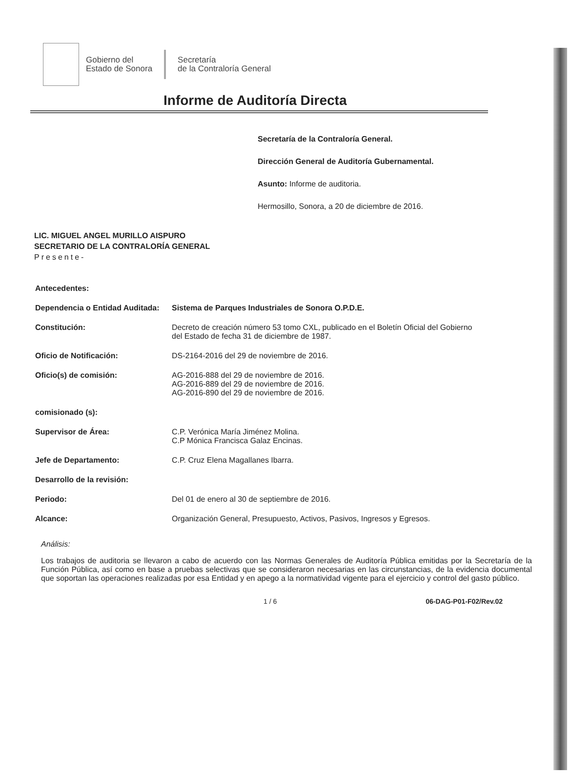Gobierno del
Estado de Sonora
Secretaría
de la Contraloría General
Informe de Auditoría Directa
Secretaría de la Contraloría General.
Dirección General de Auditoría Gubernamental.
Asunto: Informe de auditoria.
Hermosillo, Sonora, a 20 de diciembre de 2016.
LIC. MIGUEL ANGEL MURILLO AISPURO
SECRETARIO DE LA CONTRALORÍA GENERAL
Presente-
| Antecedentes: | |
| Dependencia o Entidad Auditada: | Sistema de Parques Industriales de Sonora O.P.D.E. |
| Constitución: | Decreto de creación número 53 tomo CXL, publicado en el Boletín Oficial del Gobierno del Estado de fecha 31 de diciembre de 1987. |
| Oficio de Notificación: | DS-2164-2016 del 29 de noviembre de 2016. |
| Oficio(s) de comisión: | AG-2016-888 del 29 de noviembre de 2016. AG-2016-889 del 29 de noviembre de 2016. AG-2016-890 del 29 de noviembre de 2016. |
| comisionado (s): | |
| Supervisor de Área: | C.P. Verónica María Jiménez Molina. C.P Mónica Francisca Galaz Encinas. |
| Jefe de Departamento: | C.P. Cruz Elena Magallanes Ibarra. |
| Desarrollo de la revisión: | |
| Periodo: | Del 01 de enero al 30 de septiembre de 2016. |
| Alcance: | Organización General, Presupuesto, Activos, Pasivos, Ingresos y Egresos. |
Análisis:
Los trabajos de auditoria se llevaron a cabo de acuerdo con las Normas Generales de Auditoría Pública emitidas por la Secretaría de la Función Pública, así como en base a pruebas selectivas que se consideraron necesarias en las circunstancias, de la evidencia documental que soportan las operaciones realizadas por esa Entidad y en apego a la normatividad vigente para el ejercicio y control del gasto público.
1 / 6 06-DAG-P01-F02/Rev.02